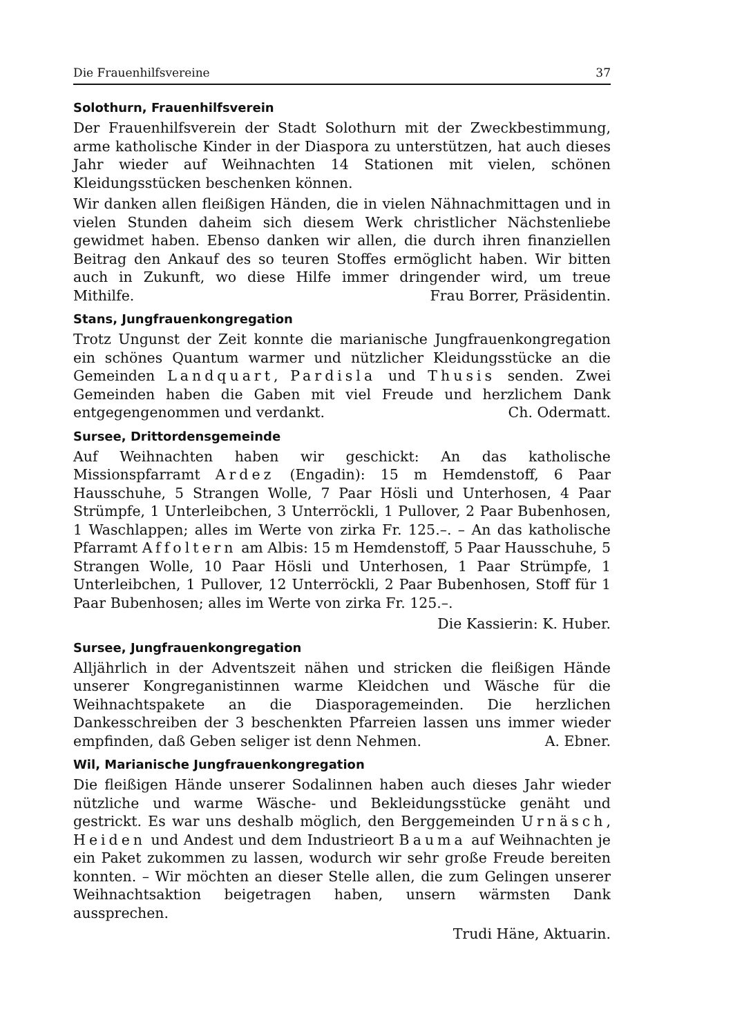Die Frauenhilfsvereine 37
Solothurn, Frauenhilfsverein
Der Frauenhilfsverein der Stadt Solothurn mit der Zweckbestimmung, arme katholische Kinder in der Diaspora zu unterstützen, hat auch dieses Jahr wieder auf Weihnachten 14 Stationen mit vielen, schönen Kleidungsstücken beschenken können.
Wir danken allen fleißigen Händen, die in vielen Nähnachmittagen und in vielen Stunden daheim sich diesem Werk christlicher Nächstenliebe gewidmet haben. Ebenso danken wir allen, die durch ihren finanziellen Beitrag den Ankauf des so teuren Stoffes ermöglicht haben. Wir bitten auch in Zukunft, wo diese Hilfe immer dringender wird, um treue Mithilfe. Frau Borrer, Präsidentin.
Stans, Jungfrauenkongregation
Trotz Ungunst der Zeit konnte die marianische Jungfrauenkongregation ein schönes Quantum warmer und nützlicher Kleidungsstücke an die Gemeinden Landquart, Pardisla und Thusis senden. Zwei Gemeinden haben die Gaben mit viel Freude und herzlichem Dank entgegengenommen und verdankt. Ch. Odermatt.
Sursee, Drittordensgemeinde
Auf Weihnachten haben wir geschickt: An das katholische Missionspfarramt Ardez (Engadin): 15 m Hemdenstoff, 6 Paar Hausschuhe, 5 Strangen Wolle, 7 Paar Hösli und Unterhosen, 4 Paar Strümpfe, 1 Unterleibchen, 3 Unterröckli, 1 Pullover, 2 Paar Bubenhosen, 1 Waschlappen; alles im Werte von zirka Fr. 125.–. – An das katholische Pfarramt Affoltern am Albis: 15 m Hemdenstoff, 5 Paar Hausschuhe, 5 Strangen Wolle, 10 Paar Hösli und Unterhosen, 1 Paar Strümpfe, 1 Unterleibchen, 1 Pullover, 12 Unterröckli, 2 Paar Bubenhosen, Stoff für 1 Paar Bubenhosen; alles im Werte von zirka Fr. 125.–.
Die Kassierin: K. Huber.
Sursee, Jungfrauenkongregation
Alljährlich in der Adventszeit nähen und stricken die fleißigen Hände unserer Kongreganistinnen warme Kleidchen und Wäsche für die Weihnachtspakete an die Diasporagemeinden. Die herzlichen Dankesschreiben der 3 beschenkten Pfarreien lassen uns immer wieder empfinden, daß Geben seliger ist denn Nehmen. A. Ebner.
Wil, Marianische Jungfrauenkongregation
Die fleißigen Hände unserer Sodalinnen haben auch dieses Jahr wieder nützliche und warme Wäsche- und Bekleidungsstücke genäht und gestrickt. Es war uns deshalb möglich, den Berggemeinden Urnäsch, Heiden und Andest und dem Industrieort Bauma auf Weihnachten je ein Paket zukommen zu lassen, wodurch wir sehr große Freude bereiten konnten. – Wir möchten an dieser Stelle allen, die zum Gelingen unserer Weihnachtsaktion beigetragen haben, unsern wärmsten Dank aussprechen.
Trudi Häne, Aktuarin.